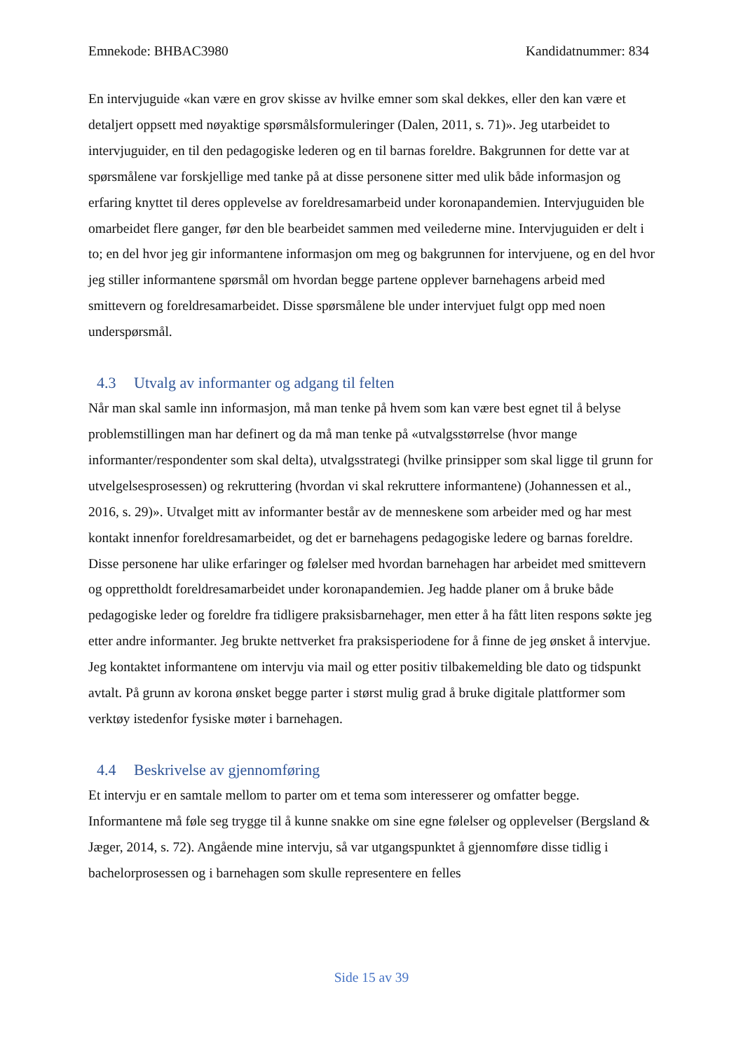Emnekode: BHBAC3980 Kandidatnummer: 834
En intervjuguide «kan være en grov skisse av hvilke emner som skal dekkes, eller den kan være et detaljert oppsett med nøyaktige spørsmålsformuleringer (Dalen, 2011, s. 71)». Jeg utarbeidet to intervjuguider, en til den pedagogiske lederen og en til barnas foreldre. Bakgrunnen for dette var at spørsmålene var forskjellige med tanke på at disse personene sitter med ulik både informasjon og erfaring knyttet til deres opplevelse av foreldresamarbeid under koronapandemien. Intervjuguiden ble omarbeidet flere ganger, før den ble bearbeidet sammen med veilederne mine. Intervjuguiden er delt i to; en del hvor jeg gir informantene informasjon om meg og bakgrunnen for intervjuene, og en del hvor jeg stiller informantene spørsmål om hvordan begge partene opplever barnehagens arbeid med smittevern og foreldresamarbeidet. Disse spørsmålene ble under intervjuet fulgt opp med noen underspørsmål.
4.3 Utvalg av informanter og adgang til felten
Når man skal samle inn informasjon, må man tenke på hvem som kan være best egnet til å belyse problemstillingen man har definert og da må man tenke på «utvalgsstørrelse (hvor mange informanter/respondenter som skal delta), utvalgsstrategi (hvilke prinsipper som skal ligge til grunn for utvelgelsesprosessen) og rekruttering (hvordan vi skal rekruttere informantene) (Johannessen et al., 2016, s. 29)». Utvalget mitt av informanter består av de menneskene som arbeider med og har mest kontakt innenfor foreldresamarbeidet, og det er barnehagens pedagogiske ledere og barnas foreldre. Disse personene har ulike erfaringer og følelser med hvordan barnehagen har arbeidet med smittevern og opprettholdt foreldresamarbeidet under koronapandemien. Jeg hadde planer om å bruke både pedagogiske leder og foreldre fra tidligere praksisbarnehager, men etter å ha fått liten respons søkte jeg etter andre informanter. Jeg brukte nettverket fra praksisperiodene for å finne de jeg ønsket å intervjue. Jeg kontaktet informantene om intervju via mail og etter positiv tilbakemelding ble dato og tidspunkt avtalt. På grunn av korona ønsket begge parter i størst mulig grad å bruke digitale plattformer som verktøy istedenfor fysiske møter i barnehagen.
4.4 Beskrivelse av gjennomføring
Et intervju er en samtale mellom to parter om et tema som interesserer og omfatter begge. Informantene må føle seg trygge til å kunne snakke om sine egne følelser og opplevelser (Bergsland & Jæger, 2014, s. 72). Angående mine intervju, så var utgangspunktet å gjennomføre disse tidlig i bachelorprosessen og i barnehagen som skulle representere en felles
Side 15 av 39